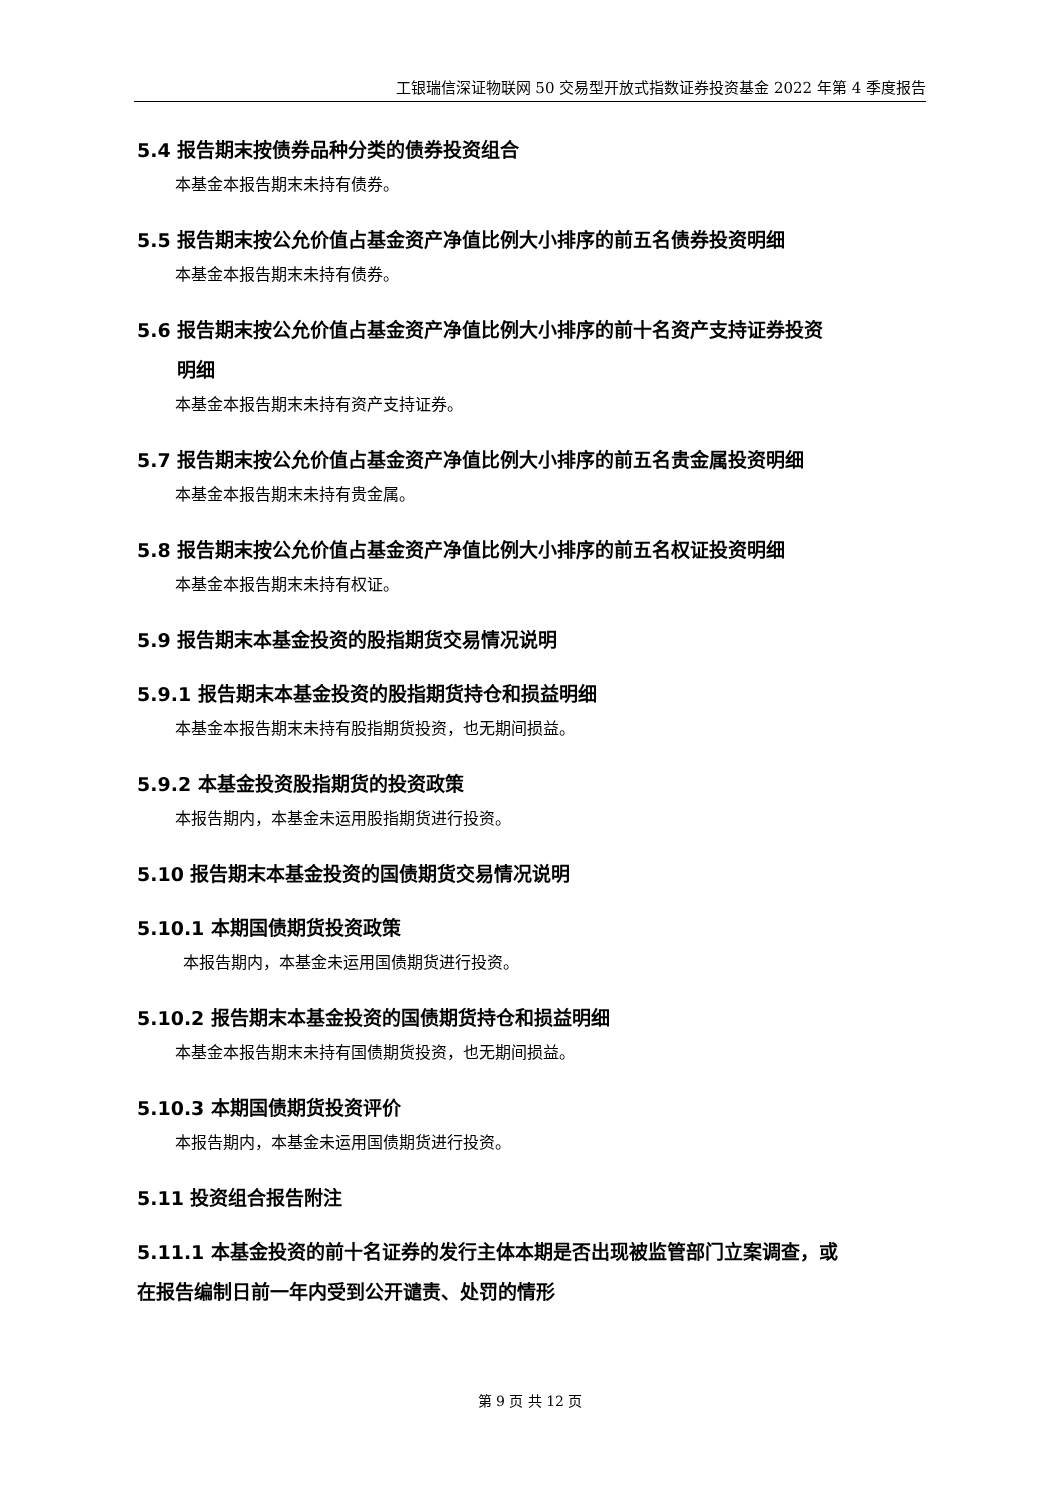工银瑞信深证物联网 50 交易型开放式指数证券投资基金 2022 年第 4 季度报告
5.4 报告期末按债券品种分类的债券投资组合
本基金本报告期末未持有债券。
5.5 报告期末按公允价值占基金资产净值比例大小排序的前五名债券投资明细
本基金本报告期末未持有债券。
5.6 报告期末按公允价值占基金资产净值比例大小排序的前十名资产支持证券投资
明细
本基金本报告期末未持有资产支持证券。
5.7 报告期末按公允价值占基金资产净值比例大小排序的前五名贵金属投资明细
本基金本报告期末未持有贵金属。
5.8 报告期末按公允价值占基金资产净值比例大小排序的前五名权证投资明细
本基金本报告期末未持有权证。
5.9 报告期末本基金投资的股指期货交易情况说明
5.9.1 报告期末本基金投资的股指期货持仓和损益明细
本基金本报告期末未持有股指期货投资，也无期间损益。
5.9.2 本基金投资股指期货的投资政策
本报告期内，本基金未运用股指期货进行投资。
5.10 报告期末本基金投资的国债期货交易情况说明
5.10.1 本期国债期货投资政策
本报告期内，本基金未运用国债期货进行投资。
5.10.2 报告期末本基金投资的国债期货持仓和损益明细
本基金本报告期末未持有国债期货投资，也无期间损益。
5.10.3 本期国债期货投资评价
本报告期内，本基金未运用国债期货进行投资。
5.11 投资组合报告附注
5.11.1 本基金投资的前十名证券的发行主体本期是否出现被监管部门立案调查，或
在报告编制日前一年内受到公开谴责、处罚的情形
第 9 页 共 12 页